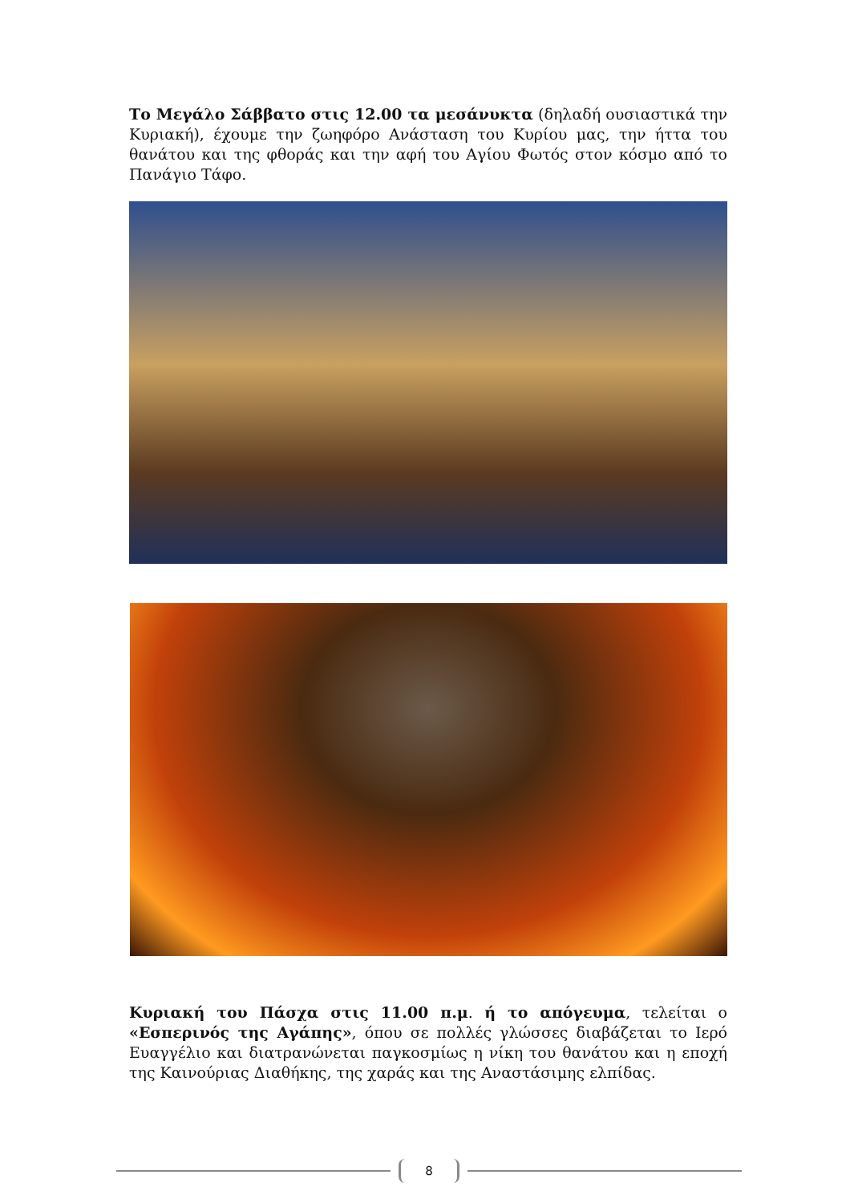Το Μεγάλο Σάββατο στις 12.00 τα μεσάνυκτα (δηλαδή ουσιαστικά την Κυριακή), έχουμε την ζωηφόρο Ανάσταση του Κυρίου μας, την ήττα του θανάτου και της φθοράς και την αφή του Αγίου Φωτός στον κόσμο από το Πανάγιο Τάφο.
Κυριακή του Πάσχα στις 11.00 π.μ. ή το απόγευμα, τελείται ο «Εσπερινός της Αγάπης», όπου σε πολλές γλώσσες διαβάζεται το Ιερό Ευαγγέλιο και διατρανώνεται παγκοσμίως η νίκη του θανάτου και η εποχή της Καινούριας Διαθήκης, της χαράς και της Αναστάσιμης ελπίδας.
8